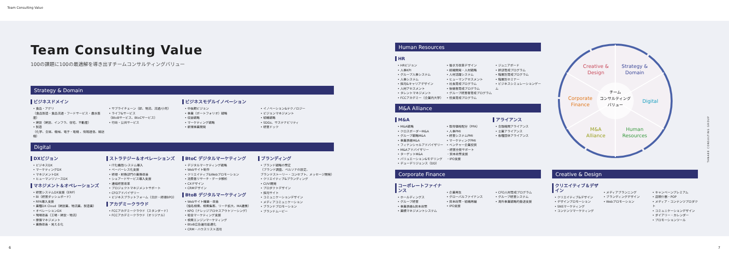Team Consulting Value
Team Consulting Value
100の課題に100の最適解を導き出すチームコンサルティングバリュー
Strategy & Domain
ビジネスドメイン
• 食品・アグリ
（食品製造・食品流通・フードサービス・農水畜産）
• 建設（建設、インフラ、住宅、不動産）
• 製造
（化学、金属、機械、電子・電機 、情報通信、輸送機）
-
• サプライチェーン（卸、物流、流通/小売）
• ライフ&サービス
（BtoBサービス、BtoCサービス）
• 行政・公共サービス
ビジネスモデルイノベーション
• 中長期ビジョン
• 事業（ポートフォリオ）戦略
• 収益戦略
• マーケティング戦略
• 新規事業開発
-
• イノベーション&テクノロジー
• ビジョンマネジメント
• 組織戦略
• SDGs、サステナビリティ
• 経営ドック
Digital
DXビジョン
• ビジネスDX
• マーケティングDX
• マネジメントDX
• ヒューマンリソースDX
マネジメント＆オペレーションズ
• 経営システムDX支援（ERP）
• BI（経営ダッシュボード）
• RPA導入支援
• 業種DX Cloud（建設業、物流業、製造業）
• オペレーションDX
• 現場改善（工場・建設・物流）
• 原価マネジメント
• 業務改善・見える化
ストラテジー＆オペレーションズ
• IT化構想/システム導入
• ペーパーレス化支援
• 経理・財務部門の業務改善
• シェアードサービス導入支援
• 連結経営改革
• プロジェクトマネジメントサポート
• CFOアドバイザリー
• ビジネスプラットフォーム（会計・経理BPO）
アカデミークラウド
• FCCアカデミークラウド（スタンダード）
• FCCアカデミークラウド（オリジナル）
BtoC デジタルマーケティング
• デジタルマーケティング戦略
• Webサイト制作
• クリエイティブ&Webプロモーション
• 消費者リサーチ・データ解析
• CXデザイン
• CRMデザイン
BtoB デジタルマーケティング
• Webサイト構築・改善
（指名検索、検索集客、リーチ拡大、MA連携）
• KPO（ナレッジプロセスアウトソーシング）
• 総合マーケティング支援
• 検索エンジンマーケティング
• BtoB広告運用最適化
• CRM・ハウスリスト活用
ブランディング
• ブランド戦略の策定
（ブランド調査、ペルソナの設定、
ブランドストーリー・コンセプト、メッセージ開発）
• クリエイティブ&ブランディング
• CI/VI開発
• プロダクトデザイン
• 採用サイト
• コミュニケーションデザイン
• メディアコミュニケーション
• ブランドプロモーション
• ブランドムービー
Human Resources
HR
• HRビジョン
• 人事KPI
• グループ人事システム
• 人事システム
• 採用&キャリアデザイン
• 人材アセスメント
• タレントマネジメント
• FCCアカデミー（企業内大学）
-
• 働き方改革デザイン
• 組織開発・人材戦略
• 人材活躍システム
• ヒューマンアセスメント
• 社長育成プログラム
• 後継者育成プログラム
• グループ経営者育成プログラム
• 役員育成プログラム
-
• ジュニアボード
• 幹部育成プログラム
• 階層別育成プログラム
• 階層別セミナー
• ビジネスシミュレーションゲーム
M&A Alliance
M&A
• M&A戦略
• クロスボーダーM&A
• グループ戦略M&A
• 事業承継M&A
• フィナンシャルアドバイザリー
• M&Aアドバイザリー
• ターゲットM&A
• バリュエーション&モデリング
• デューデリジェンス（DD）
-
• 取得価格配分（PPA）
• 人事PMI
• 経営システムPMI
• マーケティングPMI
• ベンチャー企業投資
・経営全般サポート
・資本政策支援
・IPO支援
アライアンス
• 金融機関アライアンス
• 士業アライアンス
• 各種団体アライアンス
チーム
コンサルティング
バリュー
Creative &
Design
Strategy &
Domain
Corporate
Finance
Digital
M&A
Alliance
Human
Resources
Corporate Finance
コーポレートファイナンス
• ホールディングス
• グループ経営
• 事業承継&資本政策
• 業績マネジメントシステム
-
• 企業再生
• グローバルファイナンス
• 資本政策・組織再編
• IPO支援
-
• CFO人材育成プログラム
• グループ経営システム
• 海外事業戦略的撤退支援
Creative & Design
クリエイティブ＆デザイン
• クリエイティブ&デザイン
• デザインプロモーション
• SNSマーケティング
• コンテンツマーケティング
-
• メディアプランニング
• ブランディングデザイン
• Webプロモーション
-
• キャンペーンプレミアム
• 店頭什器・POP
• メディア・コンテンツプロダクト
• コミュニケーションデザイン
• ダイアリー・カレンダー
• プロモーションツール
TANABE CONSULTING GROUP
6 7